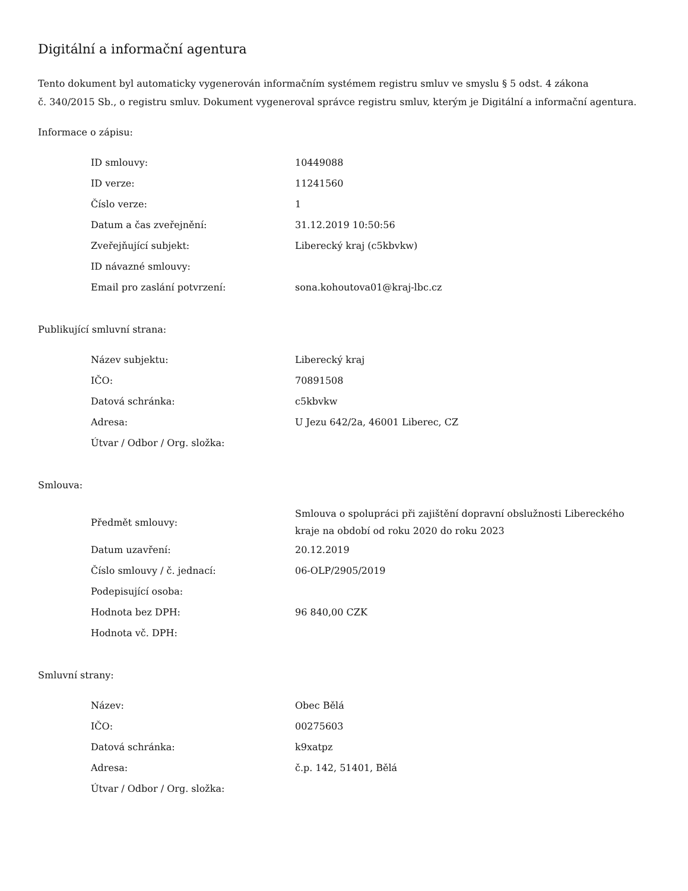Digitální a informační agentura
Tento dokument byl automaticky vygenerován informačním systémem registru smluv ve smyslu § 5 odst. 4 zákona
č. 340/2015 Sb., o registru smluv. Dokument vygeneroval správce registru smluv, kterým je Digitální a informační agentura.
Informace o zápisu:
| ID smlouvy: | 10449088 |
| ID verze: | 11241560 |
| Číslo verze: | 1 |
| Datum a čas zveřejnění: | 31.12.2019 10:50:56 |
| Zveřejňující subjekt: | Liberecký kraj (c5kbvkw) |
| ID návazné smlouvy: | |
| Email pro zaslání potvrzení: | sona.kohoutova01@kraj-lbc.cz |
Publikující smluvní strana:
| Název subjektu: | Liberecký kraj |
| IČO: | 70891508 |
| Datová schránka: | c5kbvkw |
| Adresa: | U Jezu 642/2a, 46001 Liberec, CZ |
| Útvar / Odbor / Org. složka: | |
Smlouva:
| Předmět smlouvy: | Smlouva o spolupráci při zajištění dopravní obslužnosti Libereckého kraje na období od roku 2020 do roku 2023 |
| Datum uzavření: | 20.12.2019 |
| Číslo smlouvy / č. jednací: | 06-OLP/2905/2019 |
| Podepisující osoba: | |
| Hodnota bez DPH: | 96 840,00 CZK |
| Hodnota vč. DPH: | |
Smluvní strany:
| Název: | Obec Bělá |
| IČO: | 00275603 |
| Datová schránka: | k9xatpz |
| Adresa: | č.p. 142, 51401, Bělá |
| Útvar / Odbor / Org. složka: | |